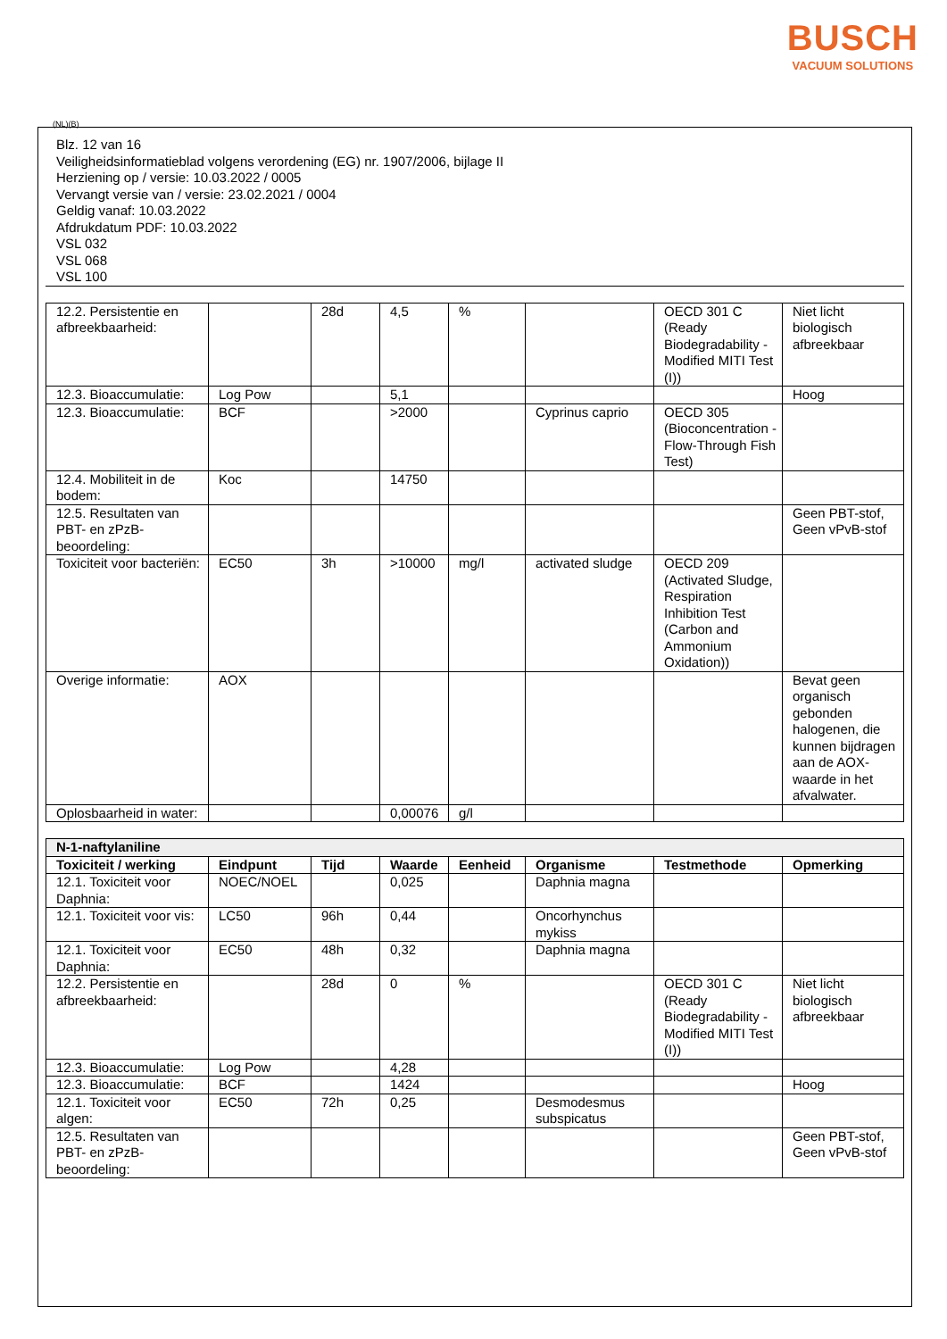BUSCH
VACUUM SOLUTIONS
(NL)(B)
Blz. 12 van 16
Veiligheidsinformatieblad volgens verordening (EG) nr. 1907/2006, bijlage II
Herziening op / versie: 10.03.2022 / 0005
Vervangt versie van / versie: 23.02.2021 / 0004
Geldig vanaf: 10.03.2022
Afdrukdatum PDF: 10.03.2022
VSL 032
VSL 068
VSL 100
| 12.2. Persistentie en afbreekbaarheid: | | 28d | 4,5 | % | | OECD 301 C (Ready Biodegradability - Modified MITI Test (I)) | Niet licht biologisch afbreekbaar |
| 12.3. Bioaccumulatie: | Log Pow | | 5,1 | | | | Hoog |
| 12.3. Bioaccumulatie: | BCF | | >2000 | | Cyprinus caprio | OECD 305 (Bioconcentration - Flow-Through Fish Test) | |
| 12.4. Mobiliteit in de bodem: | Koc | | 14750 | | | | |
| 12.5. Resultaten van PBT- en zPzB-beoordeling: | | | | | | | Geen PBT-stof, Geen vPvB-stof |
| Toxiciteit voor bacteriën: | EC50 | 3h | >10000 | mg/l | activated sludge | OECD 209 (Activated Sludge, Respiration Inhibition Test (Carbon and Ammonium Oxidation)) | |
| Overige informatie: | AOX | | | | | | Bevat geen organisch gebonden halogenen, die kunnen bijdragen aan de AOX-waarde in het afvalwater. |
| Oplosbaarheid in water: | | | 0,00076 | g/l | | | |
| N-1-naftylaniline | | | | | | | |
| Toxiciteit / werking | Eindpunt | Tijd | Waarde | Eenheid | Organisme | Testmethode | Opmerking |
| 12.1. Toxiciteit voor Daphnia: | NOEC/NOEL | | 0,025 | | Daphnia magna | | |
| 12.1. Toxiciteit voor vis: | LC50 | 96h | 0,44 | | Oncorhynchus mykiss | | |
| 12.1. Toxiciteit voor Daphnia: | EC50 | 48h | 0,32 | | Daphnia magna | | |
| 12.2. Persistentie en afbreekbaarheid: | | 28d | 0 | % | | OECD 301 C (Ready Biodegradability - Modified MITI Test (I)) | Niet licht biologisch afbreekbaar |
| 12.3. Bioaccumulatie: | Log Pow | | 4,28 | | | | |
| 12.3. Bioaccumulatie: | BCF | | 1424 | | | | Hoog |
| 12.1. Toxiciteit voor algen: | EC50 | 72h | 0,25 | | Desmodesmus subspicatus | | |
| 12.5. Resultaten van PBT- en zPzB-beoordeling: | | | | | | | Geen PBT-stof, Geen vPvB-stof |